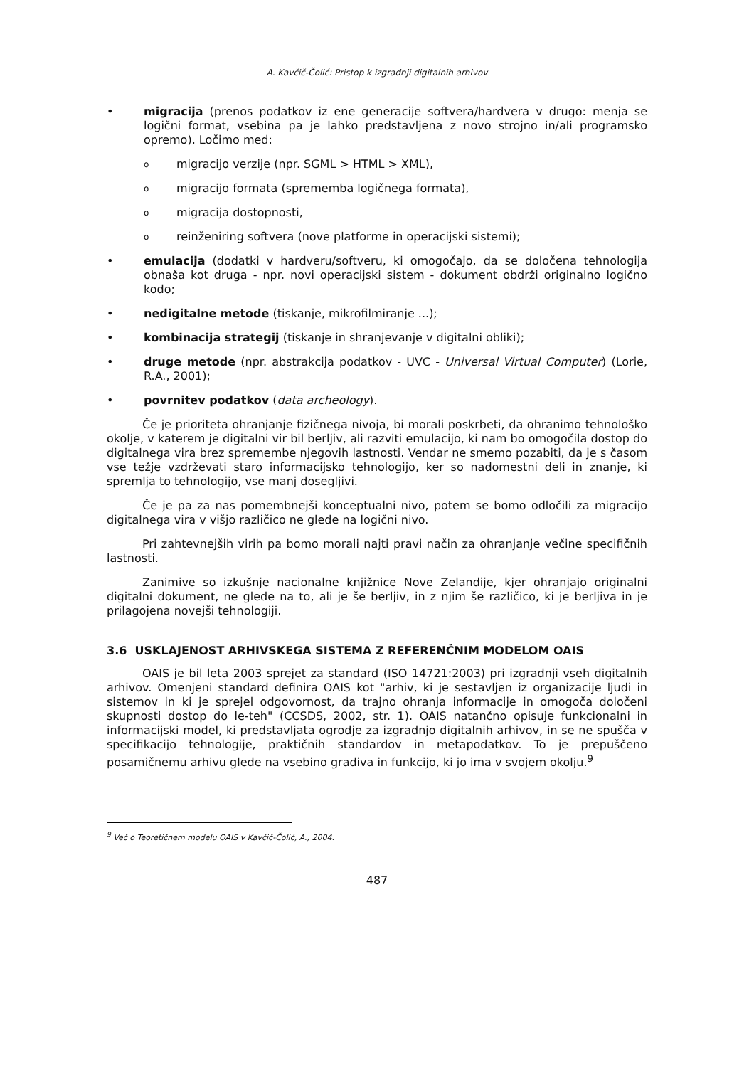A. Kavčič-Čolić: Pristop k izgradnji digitalnih arhivov
• migracija (prenos podatkov iz ene generacije softvera/hardvera v drugo: menja se logični format, vsebina pa je lahko predstavljena z novo strojno in/ali programsko opremo). Ločimo med:
o migracijo verzije (npr. SGML > HTML > XML),
o migracijo formata (sprememba logičnega formata),
o migracija dostopnosti,
o reinženiring softvera (nove platforme in operacijski sistemi);
• emulacija (dodatki v hardveru/softveru, ki omogočajo, da se določena tehnologija obnaša kot druga - npr. novi operacijski sistem - dokument obdrži originalno logično kodo;
• nedigitalne metode (tiskanje, mikrofilmiranje ...);
• kombinacija strategij (tiskanje in shranjevanje v digitalni obliki);
• druge metode (npr. abstrakcija podatkov - UVC - Universal Virtual Computer) (Lorie, R.A., 2001);
• povrnitev podatkov (data archeology).
Če je prioriteta ohranjanje fizičnega nivoja, bi morali poskrbeti, da ohranimo tehnološko okolje, v katerem je digitalni vir bil berljiv, ali razviti emulacijo, ki nam bo omogočila dostop do digitalnega vira brez spremembe njegovih lastnosti. Vendar ne smemo pozabiti, da je s časom vse težje vzdrževati staro informacijsko tehnologijo, ker so nadomestni deli in znanje, ki spremlja to tehnologijo, vse manj dosegljivi.
Če je pa za nas pomembnejši konceptualni nivo, potem se bomo odločili za migracijo digitalnega vira v višjo različico ne glede na logični nivo.
Pri zahtevnejših virih pa bomo morali najti pravi način za ohranjanje večine specifičnih lastnosti.
Zanimive so izkušnje nacionalne knjižnice Nove Zelandije, kjer ohranjajo originalni digitalni dokument, ne glede na to, ali je še berljiv, in z njim še različico, ki je berljiva in je prilagojena novejši tehnologiji.
3.6 USKLAJENOST ARHIVSKEGA SISTEMA Z REFERENČNIM MODELOM OAIS
OAIS je bil leta 2003 sprejet za standard (ISO 14721:2003) pri izgradnji vseh digitalnih arhivov. Omenjeni standard definira OAIS kot "arhiv, ki je sestavljen iz organizacije ljudi in sistemov in ki je sprejel odgovornost, da trajno ohranja informacije in omogoča določeni skupnosti dostop do le-teh" (CCSDS, 2002, str. 1). OAIS natančno opisuje funkcionalni in informacijski model, ki predstavljata ogrodje za izgradnjo digitalnih arhivov, in se ne spušča v specifikacijo tehnologije, praktičnih standardov in metapodatkov. To je prepuščeno posamičnemu arhivu glede na vsebino gradiva in funkcijo, ki jo ima v svojem okolju.<sup>9</sup>
<sup>9</sup> Več o Teoretičnem modelu OAIS v Kavčič-Čolić, A., 2004.
487